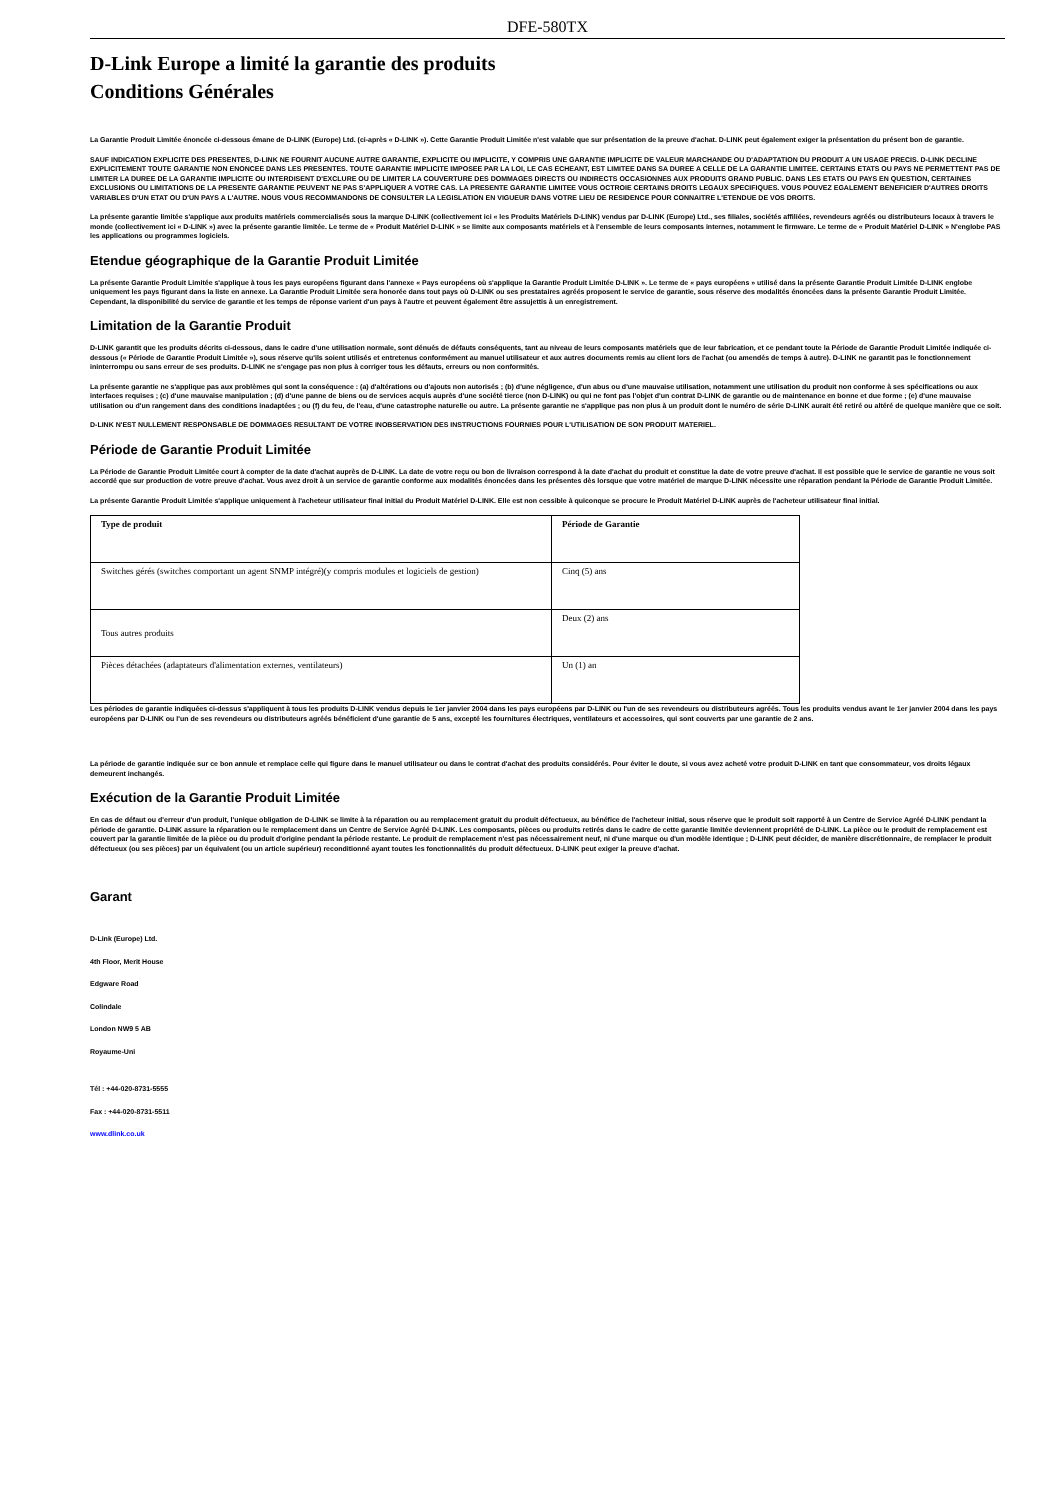DFE-580TX
D-Link Europe a limité la garantie des produits
Conditions Générales
La Garantie Produit Limitée énoncée ci-dessous émane de D-LINK (Europe) Ltd. (ci-après « D-LINK »). Cette Garantie Produit Limitée n'est valable que sur présentation de la preuve d'achat. D-LINK peut également exiger la présentation du présent bon de garantie.
SAUF INDICATION EXPLICITE DES PRESENTES, D-LINK NE FOURNIT AUCUNE AUTRE GARANTIE, EXPLICITE OU IMPLICITE, Y COMPRIS UNE GARANTIE IMPLICITE DE VALEUR MARCHANDE OU D'ADAPTATION DU PRODUIT A UN USAGE PRECIS. D-LINK DECLINE EXPLICITEMENT TOUTE GARANTIE NON ENONCEE DANS LES PRESENTES. TOUTE GARANTIE IMPLICITE IMPOSEE PAR LA LOI, LE CAS ECHEANT, EST LIMITEE DANS SA DUREE A CELLE DE LA GARANTIE LIMITEE. CERTAINS ETATS OU PAYS NE PERMETTENT PAS DE LIMITER LA DUREE DE LA GARANTIE IMPLICITE OU INTERDISENT D'EXCLURE OU DE LIMITER LA COUVERTURE DES DOMMAGES DIRECTS OU INDIRECTS OCCASIONNES AUX PRODUITS GRAND PUBLIC. DANS LES ETATS OU PAYS EN QUESTION, CERTAINES EXCLUSIONS OU LIMITATIONS DE LA PRESENTE GARANTIE PEUVENT NE PAS S'APPLIQUER A VOTRE CAS. LA PRESENTE GARANTIE LIMITEE VOUS OCTROIE CERTAINS DROITS LEGAUX SPECIFIQUES. VOUS POUVEZ EGALEMENT BENEFICIER D'AUTRES DROITS VARIABLES D'UN ETAT OU D'UN PAYS A L'AUTRE. NOUS VOUS RECOMMANDONS DE CONSULTER LA LEGISLATION EN VIGUEUR DANS VOTRE LIEU DE RESIDENCE POUR CONNAITRE L'ETENDUE DE VOS DROITS.
La présente garantie limitée s'applique aux produits matériels commercialisés sous la marque D-LINK (collectivement ici « les Produits Matériels D-LINK) vendus par D-LINK (Europe) Ltd., ses filiales, sociétés affiliées, revendeurs agréés ou distributeurs locaux à travers le monde (collectivement ici « D-LINK ») avec la présente garantie limitée. Le terme de « Produit Matériel D-LINK » se limite aux composants matériels et à l'ensemble de leurs composants internes, notamment le firmware. Le terme de « Produit Matériel D-LINK » N'englobe PAS les applications ou programmes logiciels.
Etendue géographique de la Garantie Produit Limitée
La présente Garantie Produit Limitée s'applique à tous les pays européens figurant dans l'annexe « Pays européens où s'applique la Garantie Produit Limitée D-LINK ». Le terme de « pays européens » utilisé dans la présente Garantie Produit Limitée D-LINK englobe uniquement les pays figurant dans la liste en annexe. La Garantie Produit Limitée sera honorée dans tout pays où D-LINK ou ses prestataires agréés proposent le service de garantie, sous réserve des modalités énoncées dans la présente Garantie Produit Limitée. Cependant, la disponibilité du service de garantie et les temps de réponse varient d'un pays à l'autre et peuvent également être assujettis à un enregistrement.
Limitation de la Garantie Produit
D-LINK garantit que les produits décrits ci-dessous, dans le cadre d'une utilisation normale, sont dénués de défauts conséquents, tant au niveau de leurs composants matériels que de leur fabrication, et ce pendant toute la Période de Garantie Produit Limitée indiquée ci-dessous (« Période de Garantie Produit Limitée »), sous réserve qu'ils soient utilisés et entretenus conformément au manuel utilisateur et aux autres documents remis au client lors de l'achat (ou amendés de temps à autre). D-LINK ne garantit pas le fonctionnement ininterrompu ou sans erreur de ses produits. D-LINK ne s'engage pas non plus à corriger tous les défauts, erreurs ou non conformités.
La présente garantie ne s'applique pas aux problèmes qui sont la conséquence : (a) d'altérations ou d'ajouts non autorisés ; (b) d'une négligence, d'un abus ou d'une mauvaise utilisation, notamment une utilisation du produit non conforme à ses spécifications ou aux interfaces requises ; (c) d'une mauvaise manipulation ; (d) d'une panne de biens ou de services acquis auprès d'une société tierce (non D-LINK) ou qui ne font pas l'objet d'un contrat D-LINK de garantie ou de maintenance en bonne et due forme ; (e) d'une mauvaise utilisation ou d'un rangement dans des conditions inadaptées ; ou (f) du feu, de l'eau, d'une catastrophe naturelle ou autre. La présente garantie ne s'applique pas non plus à un produit dont le numéro de série D-LINK aurait été retiré ou altéré de quelque manière que ce soit.
D-LINK N'EST NULLEMENT RESPONSABLE DE DOMMAGES RESULTANT DE VOTRE INOBSERVATION DES INSTRUCTIONS FOURNIES POUR L'UTILISATION DE SON PRODUIT MATERIEL.
Période de Garantie Produit Limitée
La Période de Garantie Produit Limitée court à compter de la date d'achat auprès de D-LINK. La date de votre reçu ou bon de livraison correspond à la date d'achat du produit et constitue la date de votre preuve d'achat. Il est possible que le service de garantie ne vous soit accordé que sur production de votre preuve d'achat. Vous avez droit à un service de garantie conforme aux modalités énoncées dans les présentes dès lorsque que votre matériel de marque D-LINK nécessite une réparation pendant la Période de Garantie Produit Limitée.
La présente Garantie Produit Limitée s'applique uniquement à l'acheteur utilisateur final initial du Produit Matériel D-LINK. Elle est non cessible à quiconque se procure le Produit Matériel D-LINK auprès de l'acheteur utilisateur final initial.
| Type de produit | Période de Garantie |
| --- | --- |
| Switches gérés (switches comportant un agent SNMP intégré)(y compris modules et logiciels de gestion) | Cinq (5) ans |
| Tous autres produits | Deux (2) ans |
| Pièces détachées (adaptateurs d'alimentation externes, ventilateurs) | Un (1) an |
Les périodes de garantie indiquées ci-dessus s'appliquent à tous les produits D-LINK vendus depuis le 1er janvier 2004 dans les pays européens par D-LINK ou l'un de ses revendeurs ou distributeurs agréés. Tous les produits vendus avant le 1er janvier 2004 dans les pays européens par D-LINK ou l'un de ses revendeurs ou distributeurs agréés bénéficient d'une garantie de 5 ans, excepté les fournitures électriques, ventilateurs et accessoires, qui sont couverts par une garantie de 2 ans.
La période de garantie indiquée sur ce bon annule et remplace celle qui figure dans le manuel utilisateur ou dans le contrat d'achat des produits considérés. Pour éviter le doute, si vous avez acheté votre produit D-LINK en tant que consommateur, vos droits légaux demeurent inchangés.
Exécution de la Garantie Produit Limitée
En cas de défaut ou d'erreur d'un produit, l'unique obligation de D-LINK se limite à la réparation ou au remplacement gratuit du produit défectueux, au bénéfice de l'acheteur initial, sous réserve que le produit soit rapporté à un Centre de Service Agréé D-LINK pendant la période de garantie. D-LINK assure la réparation ou le remplacement dans un Centre de Service Agréé D-LINK. Les composants, pièces ou produits retirés dans le cadre de cette garantie limitée deviennent propriété de D-LINK. La pièce ou le produit de remplacement est couvert par la garantie limitée de la pièce ou du produit d'origine pendant la période restante. Le produit de remplacement n'est pas nécessairement neuf, ni d'une marque ou d'un modèle identique ; D-LINK peut décider, de manière discrétionnaire, de remplacer le produit défectueux (ou ses pièces) par un équivalent (ou un article supérieur) reconditionné ayant toutes les fonctionnalités du produit défectueux. D-LINK peut exiger la preuve d'achat.
Garant
D-Link (Europe) Ltd.
4th Floor, Merit House
Edgware Road
Colindale
London NW9 5 AB
Royaume-Uni
Tél : +44-020-8731-5555
Fax : +44-020-8731-5511
www.dlink.co.uk